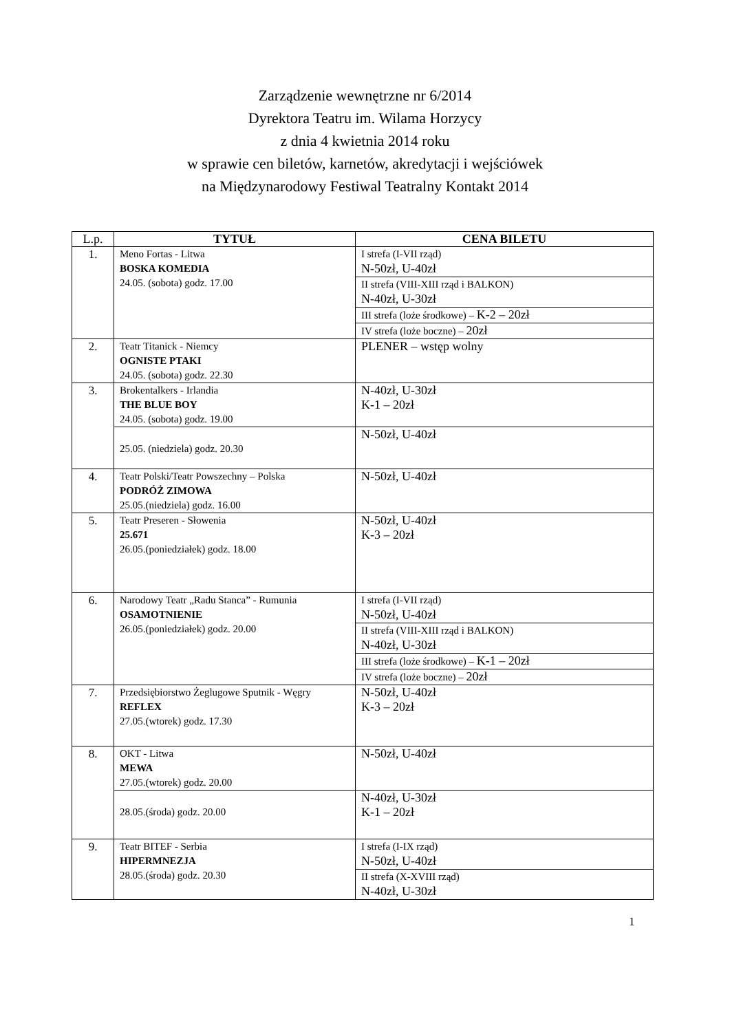Zarządzenie wewnętrzne nr 6/2014
Dyrektora Teatru im. Wilama Horzycy
z dnia 4 kwietnia 2014 roku
w sprawie cen biletów, karnetów, akredytacji i wejściówek
na Międzynarodowy Festiwal Teatralny Kontakt 2014
| L.p. | TYTUŁ | CENA BILETU |
| --- | --- | --- |
| 1. | Meno Fortas - Litwa BOSKA KOMEDIA 24.05. (sobota) godz. 17.00 | I strefa (I-VII rząd) N-50zł, U-40zł |
| | | II strefa (VIII-XIII rząd i BALKON) N-40zł, U-30zł |
| | | III strefa (loże środkowe) – K-2 – 20zł |
| | | IV strefa (loże boczne) – 20zł |
| 2. | Teatr Titanick - Niemcy OGNISTE PTAKI 24.05. (sobota) godz. 22.30 | PLENER – wstęp wolny |
| 3. | Brokentalkers - Irlandia THE BLUE BOY 24.05. (sobota) godz. 19.00 | N-40zł, U-30zł K-1 – 20zł |
| | 25.05. (niedziela) godz. 20.30 | N-50zł, U-40zł |
| 4. | Teatr Polski/Teatr Powszechny – Polska PODRÓŻ ZIMOWA 25.05.(niedziela) godz. 16.00 | N-50zł, U-40zł |
| 5. | Teatr Preseren - Słowenia 25.671 26.05.(poniedziałek) godz. 18.00 | N-50zł, U-40zł K-3 – 20zł |
| 6. | Narodowy Teatr „Radu Stanca” - Rumunia OSAMOTNIENIE 26.05.(poniedziałek) godz. 20.00 | I strefa (I-VII rząd) N-50zł, U-40zł |
| | | II strefa (VIII-XIII rząd i BALKON) N-40zł, U-30zł |
| | | III strefa (loże środkowe) – K-1 – 20zł |
| | | IV strefa (loże boczne) – 20zł |
| 7. | Przedsiębiorstwo Żeglugowe Sputnik - Węgry REFLEX 27.05.(wtorek) godz. 17.30 | N-50zł, U-40zł K-3 – 20zł |
| 8. | OKT - Litwa MEWA 27.05.(wtorek) godz. 20.00 | N-50zł, U-40zł |
| | 28.05.(środa) godz. 20.00 | N-40zł, U-30zł K-1 – 20zł |
| 9. | Teatr BITEF - Serbia HIPERMNEZJA 28.05.(środa) godz. 20.30 | I strefa (I-IX rząd) N-50zł, U-40zł |
| | | II strefa (X-XVIII rząd) N-40zł, U-30zł |
1